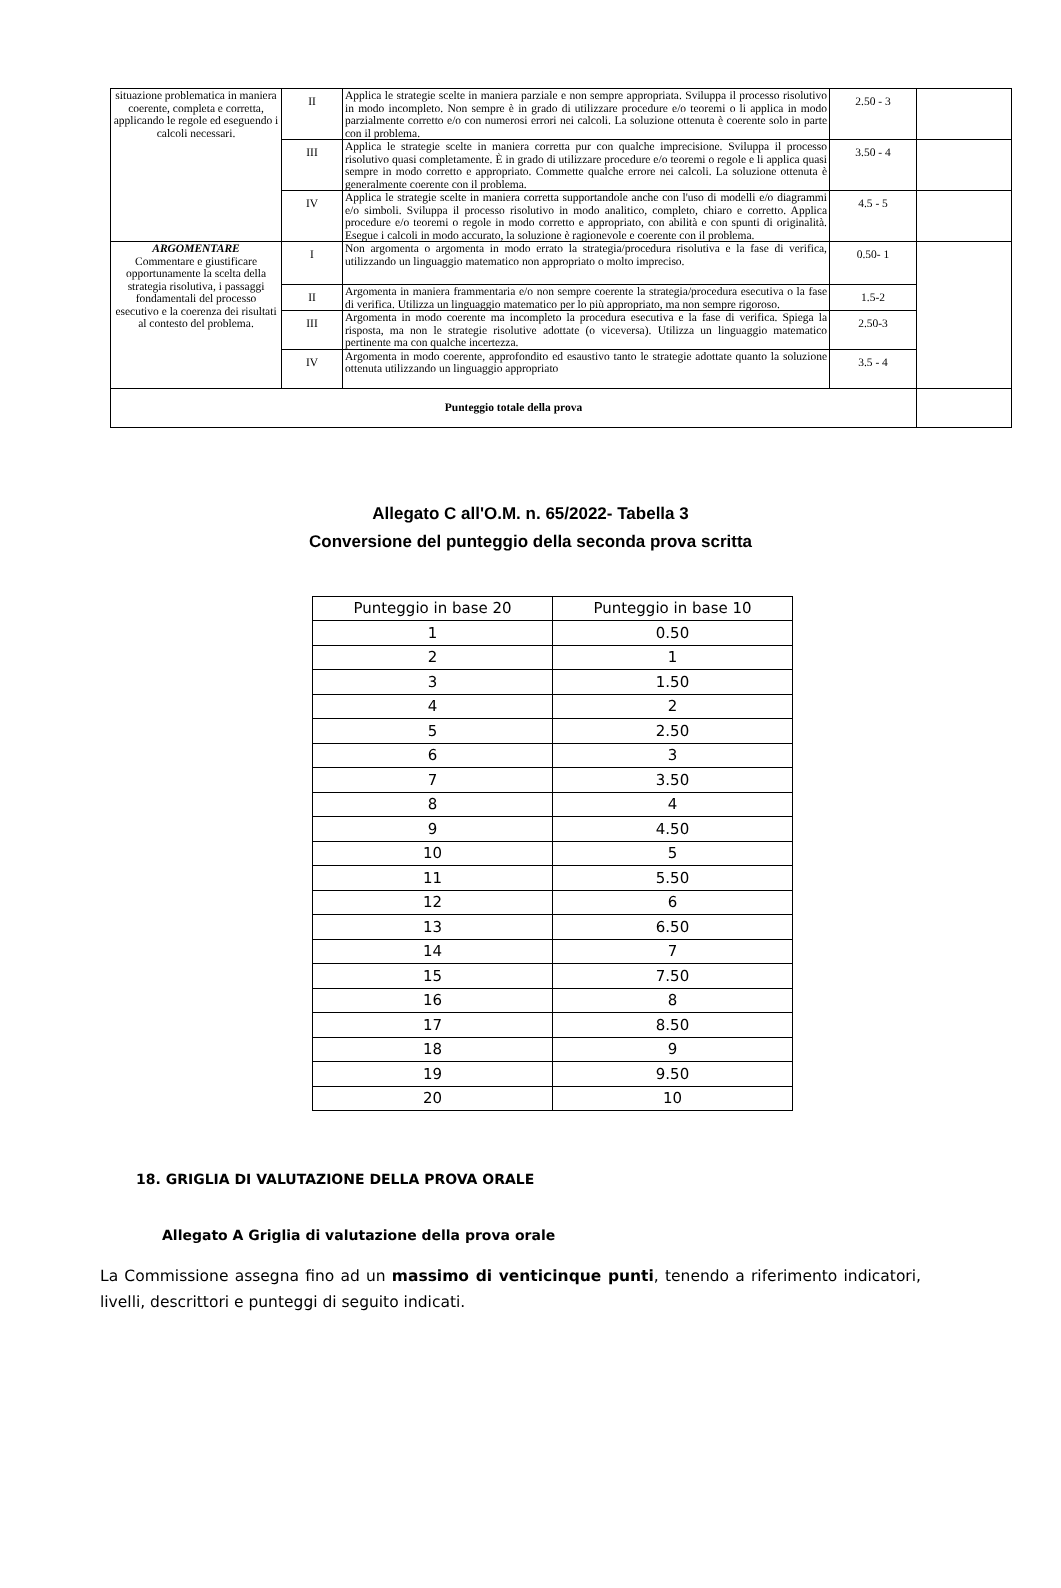| situazione problematica in maniera coerente, completa e corretta, applicando le regole ed eseguendo i calcoli necessari. | II | Applica le strategie scelte in maniera parziale e non sempre appropriata. Sviluppa il processo risolutivo in modo incompleto. Non sempre è in grado di utilizzare procedure e/o teoremi o li applica in modo parzialmente corretto e/o con numerosi errori nei calcoli. La soluzione ottenuta è coerente solo in parte con il problema. | 2.50 - 3 | |
| | III | Applica le strategie scelte in maniera corretta pur con qualche imprecisione. Sviluppa il processo risolutivo quasi completamente. È in grado di utilizzare procedure e/o teoremi o regole e li applica quasi sempre in modo corretto e appropriato. Commette qualche errore nei calcoli. La soluzione ottenuta è generalmente coerente con il problema. | 3.50 - 4 | |
| | IV | Applica le strategie scelte in maniera corretta supportandole anche con l'uso di modelli e/o diagrammi e/o simboli. Sviluppa il processo risolutivo in modo analitico, completo, chiaro e corretto. Applica procedure e/o teoremi o regole in modo corretto e appropriato, con abilità e con spunti di originalità. Esegue i calcoli in modo accurato, la soluzione è ragionevole e coerente con il problema. | 4.5 - 5 | |
| ARGOMENTARE Commentare e giustificare opportunamente la scelta della strategia risolutiva, i passaggi fondamentali del processo esecutivo e la coerenza dei risultati al contesto del problema. | I | Non argomenta o argomenta in modo errato la strategia/procedura risolutiva e la fase di verifica, utilizzando un linguaggio matematico non appropriato o molto impreciso. | 0.50- 1 | |
| | II | Argomenta in maniera frammentaria e/o non sempre coerente la strategia/procedura esecutiva o la fase di verifica. Utilizza un linguaggio matematico per lo più appropriato, ma non sempre rigoroso. | 1.5-2 | |
| | III | Argomenta in modo coerente ma incompleto la procedura esecutiva e la fase di verifica. Spiega la risposta, ma non le strategie risolutive adottate (o viceversa). Utilizza un linguaggio matematico pertinente ma con qualche incertezza. | 2.50-3 | |
| | IV | Argomenta in modo coerente, approfondito ed esaustivo tanto le strategie adottate quanto la soluzione ottenuta utilizzando un linguaggio appropriato | 3.5 - 4 | |
| Punteggio totale della prova | | | | |
Allegato C all'O.M. n. 65/2022- Tabella 3
Conversione del punteggio della seconda prova scritta
| Punteggio in base 20 | Punteggio in base 10 |
| 1 | 0.50 |
| 2 | 1 |
| 3 | 1.50 |
| 4 | 2 |
| 5 | 2.50 |
| 6 | 3 |
| 7 | 3.50 |
| 8 | 4 |
| 9 | 4.50 |
| 10 | 5 |
| 11 | 5.50 |
| 12 | 6 |
| 13 | 6.50 |
| 14 | 7 |
| 15 | 7.50 |
| 16 | 8 |
| 17 | 8.50 |
| 18 | 9 |
| 19 | 9.50 |
| 20 | 10 |
18. GRIGLIA DI VALUTAZIONE DELLA PROVA ORALE
Allegato A Griglia di valutazione della prova orale
La Commissione assegna fino ad un massimo di venticinque punti, tenendo a riferimento indicatori, livelli, descrittori e punteggi di seguito indicati.